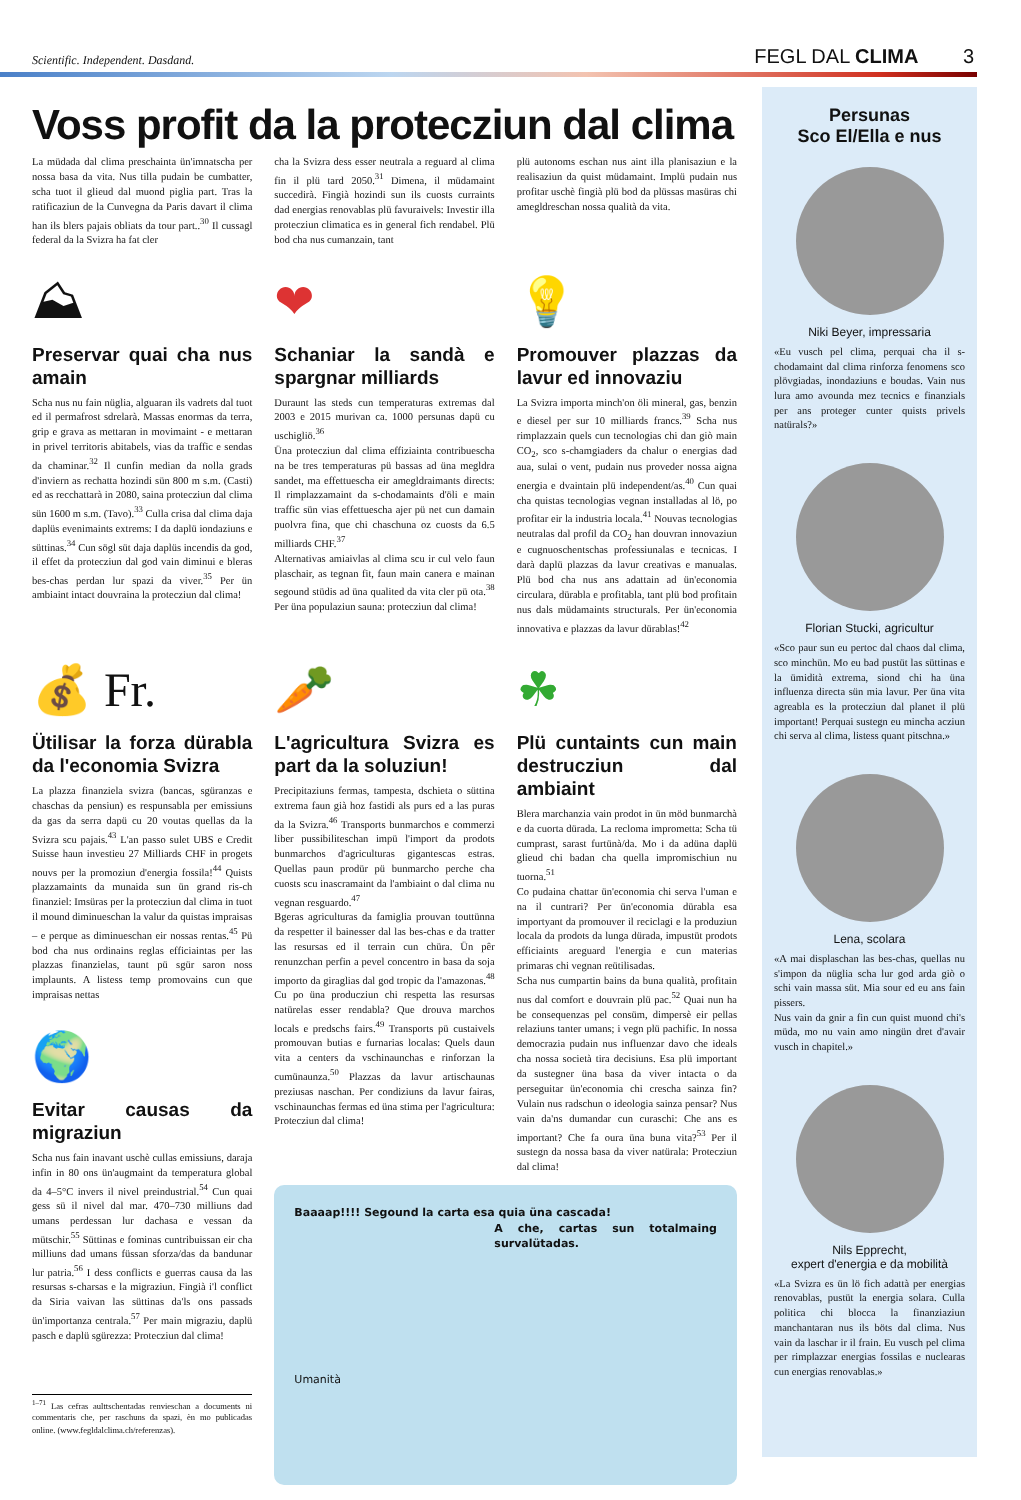Scientific. Independent. Dasdand. FEGL DAL CLIMA 3
Voss profit da la protecziun dal clima
La müdada dal clima preschainta ün'imnatscha per nossa basa da vita. Nus tilla pudain be cumbatter, scha tuot il glieud dal muond piglia part. Tras la ratificaziun de la Cunvegna da Paris davart il clima han ils blers pajais obliats da tour part..<sup>30</sup> Il cussagl federal da la Svizra ha fat cler
cha la Svizra dess esser neutrala a reguard al clima fin il plü tard 2050.<sup>31</sup> Dimena, il müdamaint succedirà. Fingià hozindi sun ils cuosts curraints dad energias renovablas plü favuraivels: Investir illa protecziun climatica es in general fich rendabel. Plü bod cha nus cumanzain, tant
plü autonoms eschan nus aint illa planisaziun e la realisaziun da quist müdamaint. Implü pudain nus profitar uschè fingià plü bod da plüssas masüras chi amegldreschan nossa qualità da vita.
⛰
Preservar quai cha nus amain
Scha nus nu fain nüglia, alguaran ils vadrets dal tuot ed il permafrost sdrelarà. Massas enormas da terra, grip e grava as mettaran in movimaint - e mettaran in privel territoris abitabels, vias da traffic e sendas da chaminar.<sup>32</sup> Il cunfin median da nolla grads d'inviern as rechatta hozindi sün 800 m s.m. (Casti) ed as recchattarà in 2080, saina protecziun dal clima sün 1600 m s.m. (Tavo).<sup>33</sup> Culla crisa dal clima daja daplüs evenimaints extrems: I da daplü iondaziuns e süttinas.<sup>34</sup> Cun sögl süt daja daplüs incendis da god, il effet da protecziun dal god vain diminui e bleras bes-chas perdan lur spazi da viver.<sup>35</sup> Per ün ambiaint intact douvraina la protecziun dal clima!
❤
Schaniar la sandà e spargnar milliards
Duraunt las steds cun temperaturas extremas dal 2003 e 2015 murivan ca. 1000 persunas dapü cu uschigliö.<sup>36</sup>
Üna protecziun dal clima effiziainta contribuescha na be tres temperaturas pü bassas ad üna megldra sandet, ma effettuescha eir amegldraimants directs: Il rimplazzamaint da s-chodamaints d'öli e main traffic sün vias effettuescha ajer pü net cun damain puolvra fina, que chi chaschuna oz cuosts da 6.5 milliards CHF.<sup>37</sup>
Alternativas amiaivlas al clima scu ir cul velo faun plaschair, as tegnan fit, faun main canera e mainan segound stüdis ad üna qualited da vita cler pü ota.<sup>38</sup> Per üna populaziun sauna: protecziun dal clima!
💡
Promouver plazzas da lavur ed innovaziu
La Svizra importa minch'on öli mineral, gas, benzin e diesel per sur 10 milliards francs.<sup>39</sup> Scha nus rimplazzain quels cun tecnologias chi dan giò main CO<sub>2</sub>, sco s-chamgiaders da chalur o energias dad aua, sulai o vent, pudain nus proveder nossa aigna energia e dvaintain plü independent/as.<sup>40</sup> Cun quai cha quistas tecnologias vegnan installadas al lö, po profitar eir la industria locala.<sup>41</sup> Nouvas tecnologias neutralas dal profil da CO<sub>2</sub> han douvran innovaziun e cugnuoschentschas professiunalas e tecnicas. I darà daplü plazzas da lavur creativas e manualas. Plü bod cha nus ans adattain ad ün'economia circulara, dürabla e profitabla, tant plü bod profitain nus dals müdamaints structurals. Per ün'economia innovativa e plazzas da lavur dürablas!<sup>42</sup>
💰 Fr.
Ütilisar la forza dürabla da l'economia Svizra
La plazza finanziela svizra (bancas, sgüranzas e chaschas da pensiun) es respunsabla per emissiuns da gas da serra dapü cu 20 voutas quellas da la Svizra scu pajais.<sup>43</sup> L'an passo sulet UBS e Credit Suisse haun investieu 27 Milliards CHF in progets nouvs per la promoziun d'energia fossila!<sup>44</sup> Quists plazzamaints da munaida sun ün grand ris-ch finanziel: Imsüras per la protecziun dal clima in tuot il mound diminueschan la valur da quistas impraisas – e perque as diminueschan eir nossas rentas.<sup>45</sup> Pü bod cha nus ordinains reglas efficiaintas per las plazzas finanzielas, taunt pü sgür saron noss implaunts. A listess temp promovains cun que impraisas nettas
🌍
Evitar causas da migraziun
Scha nus fain inavant uschè cullas emissiuns, daraja infin in 80 ons ün'augmaint da temperatura global da 4–5°C invers il nivel preindustrial.<sup>54</sup> Cun quai gess sü il nivel dal mar. 470–730 milliuns dad umans perdessan lur dachasa e vessan da mütschir.<sup>55</sup> Süttinas e fominas cuntribuissan eir cha milliuns dad umans füssan sforza/das da bandunar lur patria.<sup>56</sup> I dess conflicts e guerras causa da las resursas s-charsas e la migraziun. Fingià i'l conflict da Siria vaivan las süttinas da'ls ons passads ün'importanza centrala.<sup>57</sup> Per main migraziu, daplü pasch e daplü sgürezza: Protecziun dal clima!
<sup>1–71</sup> Las cefras aulttschentadas renvieschan a documents ni commentaris che, per raschuns da spazi, èn mo publicadas online. (www.fegldalclima.ch/referenzas).
🥕
L'agricultura Svizra es part da la soluziun!
Precipitaziuns fermas, tampesta, dschieta o süttina extrema faun già hoz fastidi als purs ed a las puras da la Svizra.<sup>46</sup> Transports bunmarchos e commerzi liber pussibiliteschan impü l'import da prodots bunmarchos d'agriculturas gigantescas estras. Quellas paun prodür pü bunmarcho perche cha cuosts scu inascramaint da l'ambiaint o dal clima nu vegnan resguardo.<sup>47</sup>
Bgeras agriculturas da famiglia prouvan touttünna da respetter il bainesser dal las bes-chas e da tratter las resursas ed il terrain cun chüra. Ün pêr renunzchan perfin a pevel concentro in basa da soja importo da giraglias dal god tropic da l'amazonas.<sup>48</sup> Cu po üna producziun chi respetta las resursas natürelas esser rendabla? Que drouva marchos locals e predschs fairs.<sup>49</sup> Transports pü custaivels promouvan butias e furnarias localas: Quels daun vita a centers da vschinaunchas e rinforzan la cumünaunza.<sup>50</sup> Plazzas da lavur artischaunas preziusas naschan. Per condiziuns da lavur fairas, vschinaunchas fermas ed üna stima per l'agricultura: Protecziun dal clima!
☘
Plü cuntaints cun main destrucziun dal ambiaint
Blera marchanzia vain prodot in ün möd bunmarchà e da cuorta dürada. La recloma impromettа: Scha tü cumprast, sarast furtünà/da. Mo i da adüna daplü glieud chi badan cha quella impromischiun nu tuorna.<sup>51</sup>
Co pudaina chattar ün'economia chi serva l'uman e na il cuntrari? Per ün'economia dürabla esa importyant da promouver il reciclagi e la produziun locala da prodots da lunga dürada, impustüt prodots efficiaints areguard l'energia e cun materias primaras chi vegnan reütilisadas.
Scha nus cumpartin bains da buna qualità, profitain nus dal comfort e douvrain plü pac.<sup>52</sup> Quai nun ha be consequenzas pel consüm, dimpersè eir pellas relaziuns tanter umans; i vegn plü pachific. In nossa democrazia pudain nus influenzar davo che ideals cha nossa società tira decisiuns. Esa plü important da sustegner üna basa da viver intacta o da perseguitar ün'economia chi crescha sainza fin? Vulain nus radschun o ideologia sainza pensar? Nus vain da'ns dumandar cun curaschi: Che ans es important? Che fa oura üna buna vita?<sup>53</sup> Per il sustegn da nossa basa da viver natürala: Protecziun dal clima!
Baaaap!!!! Segound la carta esa quia üna cascada!
A che, cartas sun totalmaing survalütadas.
Umanità
Persunas
Sco El/Ella e nus
Niki Beyer, impressaria
«Eu vusch pel clima, perquai cha il s-chodamaint dal clima rinforza fenomens sco plövgiadas, inondaziuns e boudas. Vain nus lura amo avounda mez tecnics e finanzials per ans proteger cunter quists privels natürals?»
Florian Stucki, agricultur
«Sco paur sun eu pertoc dal chaos dal clima, sco minchün. Mo eu bad pustüt las süttinas e la ümidità extrema, siond chi ha üna influenza directa sün mia lavur. Per üna vita agreabla es la protecziun dal planet il plü important! Perquai sustegn eu mincha acziun chi serva al clima, listess quant pitschna.»
Lena, scolara
«A mai displaschan las bes-chas, quellas nu s'impon da nüglia scha lur god arda giò o schi vain massa süt. Mia sour ed eu ans fain pissers.
Nus vain da gnir a fin cun quist muond chi's müda, mo nu vain amo ningün dret d'avair vusch in chapitel.»
Nils Epprecht,
expert d'energia e da mobilità
«La Svizra es ün lö fich adattà per energias renovablas, pustüt la energia solara. Culla politica chi blocca la finanziaziun manchantaran nus ils böts dal clima. Nus vain da laschar ir il frain. Eu vusch pel clima per rimplazzar energias fossilas e nuclearas cun energias renovablas.»